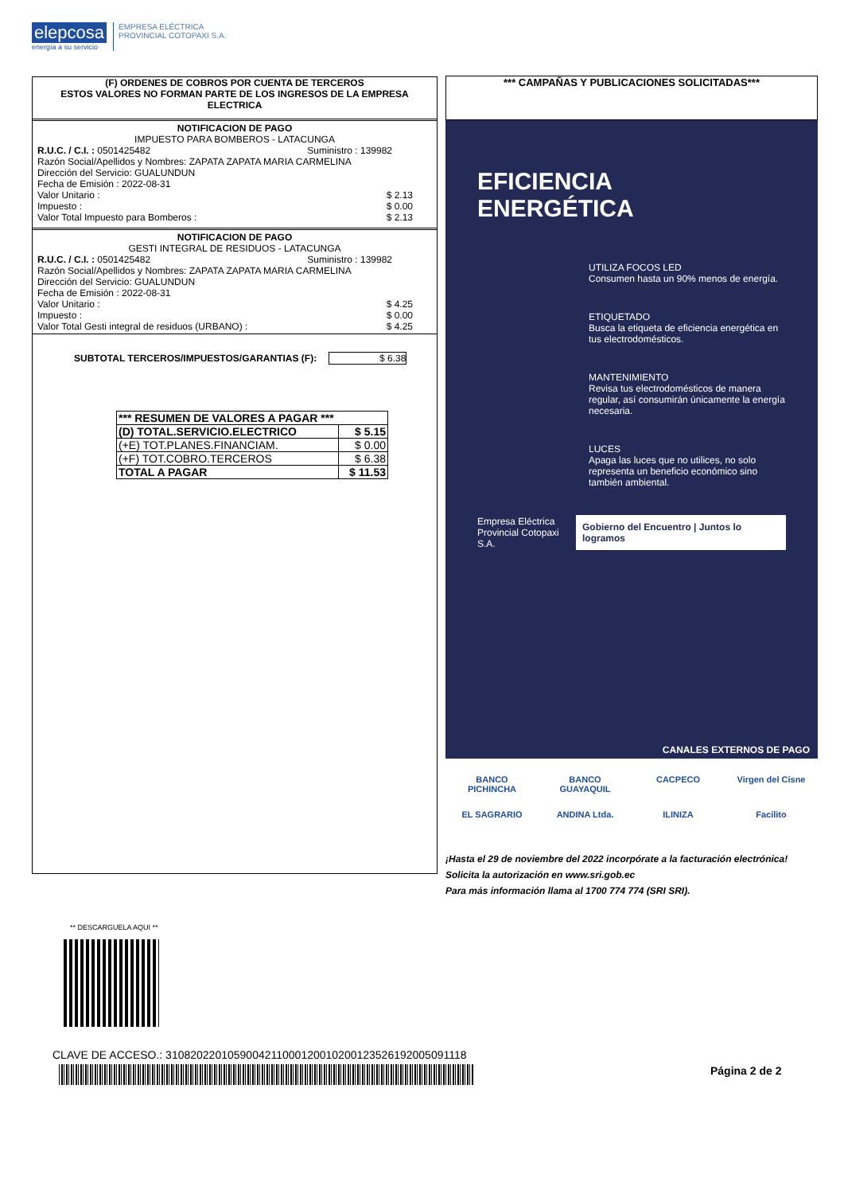elepcosa
energía a su servicio
EMPRESA ELÉCTRICA
PROVINCIAL COTOPAXI S.A.
(F) ORDENES DE COBROS POR CUENTA DE TERCEROS
ESTOS VALORES NO FORMAN PARTE DE LOS INGRESOS DE LA EMPRESA ELECTRICA
NOTIFICACION DE PAGO
IMPUESTO PARA BOMBEROS - LATACUNGA
R.U.C. / C.I. : 0501425482 Suministro : 139982
Razón Social/Apellidos y Nombres: ZAPATA ZAPATA MARIA CARMELINA
Dirección del Servicio: GUALUNDUN
Fecha de Emisión : 2022-08-31
Valor Unitario : $ 2.13
Impuesto : $ 0.00
Valor Total Impuesto para Bomberos : $ 2.13
NOTIFICACION DE PAGO
GESTI INTEGRAL DE RESIDUOS - LATACUNGA
R.U.C. / C.I. : 0501425482 Suministro : 139982
Razón Social/Apellidos y Nombres: ZAPATA ZAPATA MARIA CARMELINA
Dirección del Servicio: GUALUNDUN
Fecha de Emisión : 2022-08-31
Valor Unitario : $ 4.25
Impuesto : $ 0.00
Valor Total Gesti integral de residuos (URBANO) : $ 4.25
SUBTOTAL TERCEROS/IMPUESTOS/GARANTIAS (F): $ 6.38
| *** RESUMEN DE VALORES A PAGAR *** | |
| (D) TOTAL.SERVICIO.ELECTRICO | $ 5.15 |
| (+E) TOT.PLANES.FINANCIAM. | $ 0.00 |
| (+F) TOT.COBRO.TERCEROS | $ 6.38 |
| TOTAL A PAGAR | $ 11.53 |
*** CAMPAÑAS Y PUBLICACIONES SOLICITADAS***
EFICIENCIA
ENERGÉTICA
UTILIZA FOCOS LED
Consumen hasta un 90% menos de energía.
ETIQUETADO
Busca la etiqueta de eficiencia energética en tus electrodomésticos.
MANTENIMIENTO
Revisa tus electrodomésticos de manera regular, así consumirán únicamente la energía necesaria.
LUCES
Apaga las luces que no utilices, no solo representa un beneficio económico sino también ambiental.
Empresa Eléctrica
Provincial Cotopaxi S.A. Gobierno del Encuentro | Juntos lo logramos
CANALES EXTERNOS DE PAGO
BANCO PICHINCHA BANCO GUAYAQUIL CACPECO Virgen del Cisne EL SAGRARIO ANDINA Ltda. ILINIZA Facilito
¡Hasta el 29 de noviembre del 2022 incorpórate a la facturación electrónica!
Solicita la autorización en www.sri.gob.ec
Para más información llama al 1700 774 774 (SRI SRI).
** DESCARGUELA AQUI **
CLAVE DE ACCESO.: 3108202201059004211000120010200123526192005091118
Página 2 de 2